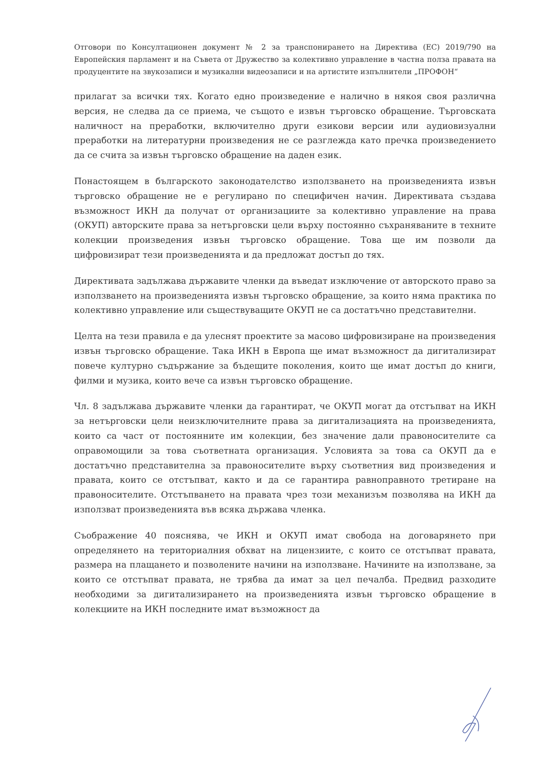Отговори по Консултационен документ № 2 за транспонирането на Директива (ЕС) 2019/790 на Европейския парламент и на Съвета от Дружество за колективно управление в частна полза правата на продуцентите на звукозаписи и музикални видеозаписи и на артистите изпълнители „ПРОФОН“
прилагат за всички тях. Когато едно произведение е налично в някоя своя различна версия, не следва да се приема, че същото е извън търговско обращение. Търговската наличност на преработки, включително други езикови версии или аудиовизуални преработки на литературни произведения не се разглежда като пречка произведението да се счита за извън търговско обращение на даден език.
Понастоящем в българското законодателство използването на произведенията извън търговско обращение не е регулирано по специфичен начин. Директивата създава възможност ИКН да получат от организациите за колективно управление на права (ОКУП) авторските права за нетърговски цели върху постоянно съхраняваните в техните колекции произведения извън търговско обращение. Това ще им позволи да цифровизират тези произведенията и да предложат достъп до тях.
Директивата задължава държавите членки да въведат изключение от авторското право за използването на произведенията извън търговско обращение, за които няма практика по колективно управление или съществуващите ОКУП не са достатъчно представителни.
Целта на тези правила е да улеснят проектите за масово цифровизиране на произведения извън търговско обращение. Така ИКН в Европа ще имат възможност да дигитализират повече културно съдържание за бъдещите поколения, които ще имат достъп до книги, филми и музика, които вече са извън търговско обращение.
Чл. 8 задължава държавите членки да гарантират, че ОКУП могат да отстъпват на ИКН за нетърговски цели неизключителните права за дигитализацията на произведенията, които са част от постоянните им колекции, без значение дали правоносителите са оправомощили за това съответната организация. Условията за това са ОКУП да е достатъчно представителна за правоносителите върху съответния вид произведения и правата, които се отстъпват, както и да се гарантира равноправното третиране на правоносителите. Отстъпването на правата чрез този механизъм позволява на ИКН да използват произведенията във всяка държава членка.
Съображение 40 пояснява, че ИКН и ОКУП имат свобода на договарянето при определянето на териториалния обхват на лицензиите, с които се отстъпват правата, размера на плащането и позволените начини на използване. Начините на използване, за които се отстъпват правата, не трябва да имат за цел печалба. Предвид разходите необходими за дигитализирането на произведенията извън търговско обращение в колекциите на ИКН последните имат възможност да